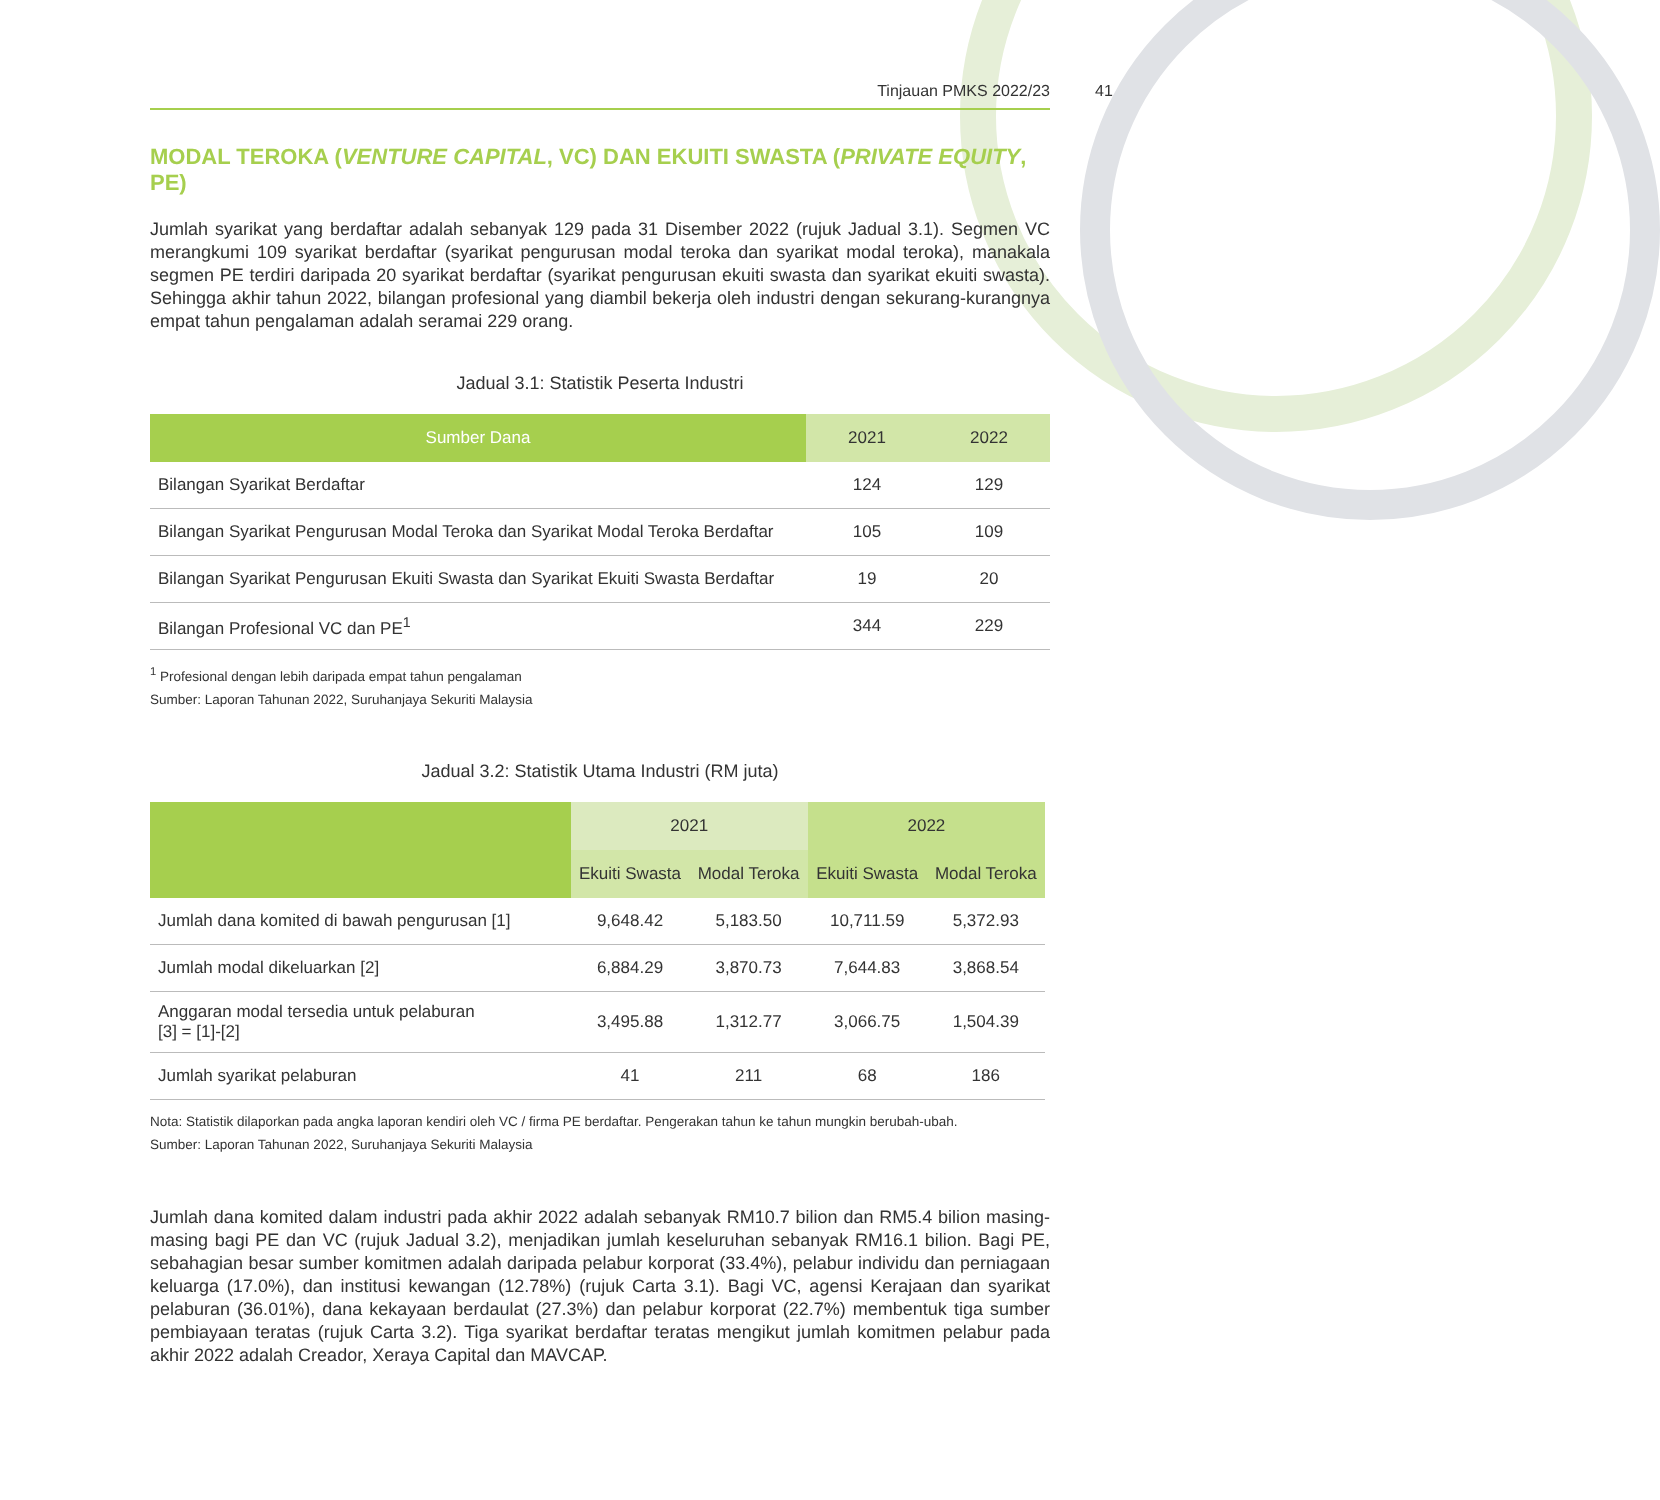Tinjauan PMKS 2022/23
41
MODAL TEROKA (VENTURE CAPITAL, VC) DAN EKUITI SWASTA (PRIVATE EQUITY, PE)
Jumlah syarikat yang berdaftar adalah sebanyak 129 pada 31 Disember 2022 (rujuk Jadual 3.1). Segmen VC merangkumi 109 syarikat berdaftar (syarikat pengurusan modal teroka dan syarikat modal teroka), manakala segmen PE terdiri daripada 20 syarikat berdaftar (syarikat pengurusan ekuiti swasta dan syarikat ekuiti swasta). Sehingga akhir tahun 2022, bilangan profesional yang diambil bekerja oleh industri dengan sekurang-kurangnya empat tahun pengalaman adalah seramai 229 orang.
Jadual 3.1: Statistik Peserta Industri
| Sumber Dana | 2021 | 2022 |
| --- | --- | --- |
| Bilangan Syarikat Berdaftar | 124 | 129 |
| Bilangan Syarikat Pengurusan Modal Teroka dan Syarikat Modal Teroka Berdaftar | 105 | 109 |
| Bilangan Syarikat Pengurusan Ekuiti Swasta dan Syarikat Ekuiti Swasta Berdaftar | 19 | 20 |
| Bilangan Profesional VC dan PE<sup>1</sup> | 344 | 229 |
<sup>1</sup> Profesional dengan lebih daripada empat tahun pengalaman
Sumber: Laporan Tahunan 2022, Suruhanjaya Sekuriti Malaysia
Jadual 3.2: Statistik Utama Industri (RM juta)
| | 2021 | | 2022 | |
| --- | --- | --- | --- | --- |
| | Ekuiti Swasta | Modal Teroka | Ekuiti Swasta | Modal Teroka |
| Jumlah dana komited di bawah pengurusan [1] | 9,648.42 | 5,183.50 | 10,711.59 | 5,372.93 |
| Jumlah modal dikeluarkan [2] | 6,884.29 | 3,870.73 | 7,644.83 | 3,868.54 |
| Anggaran modal tersedia untuk pelaburan [3] = [1]-[2] | 3,495.88 | 1,312.77 | 3,066.75 | 1,504.39 |
| Jumlah syarikat pelaburan | 41 | 211 | 68 | 186 |
Nota: Statistik dilaporkan pada angka laporan kendiri oleh VC / firma PE berdaftar. Pengerakan tahun ke tahun mungkin berubah-ubah.
Sumber: Laporan Tahunan 2022, Suruhanjaya Sekuriti Malaysia
Jumlah dana komited dalam industri pada akhir 2022 adalah sebanyak RM10.7 bilion dan RM5.4 bilion masing-masing bagi PE dan VC (rujuk Jadual 3.2), menjadikan jumlah keseluruhan sebanyak RM16.1 bilion. Bagi PE, sebahagian besar sumber komitmen adalah daripada pelabur korporat (33.4%), pelabur individu dan perniagaan keluarga (17.0%), dan institusi kewangan (12.78%) (rujuk Carta 3.1). Bagi VC, agensi Kerajaan dan syarikat pelaburan (36.01%), dana kekayaan berdaulat (27.3%) dan pelabur korporat (22.7%) membentuk tiga sumber pembiayaan teratas (rujuk Carta 3.2). Tiga syarikat berdaftar teratas mengikut jumlah komitmen pelabur pada akhir 2022 adalah Creador, Xeraya Capital dan MAVCAP.